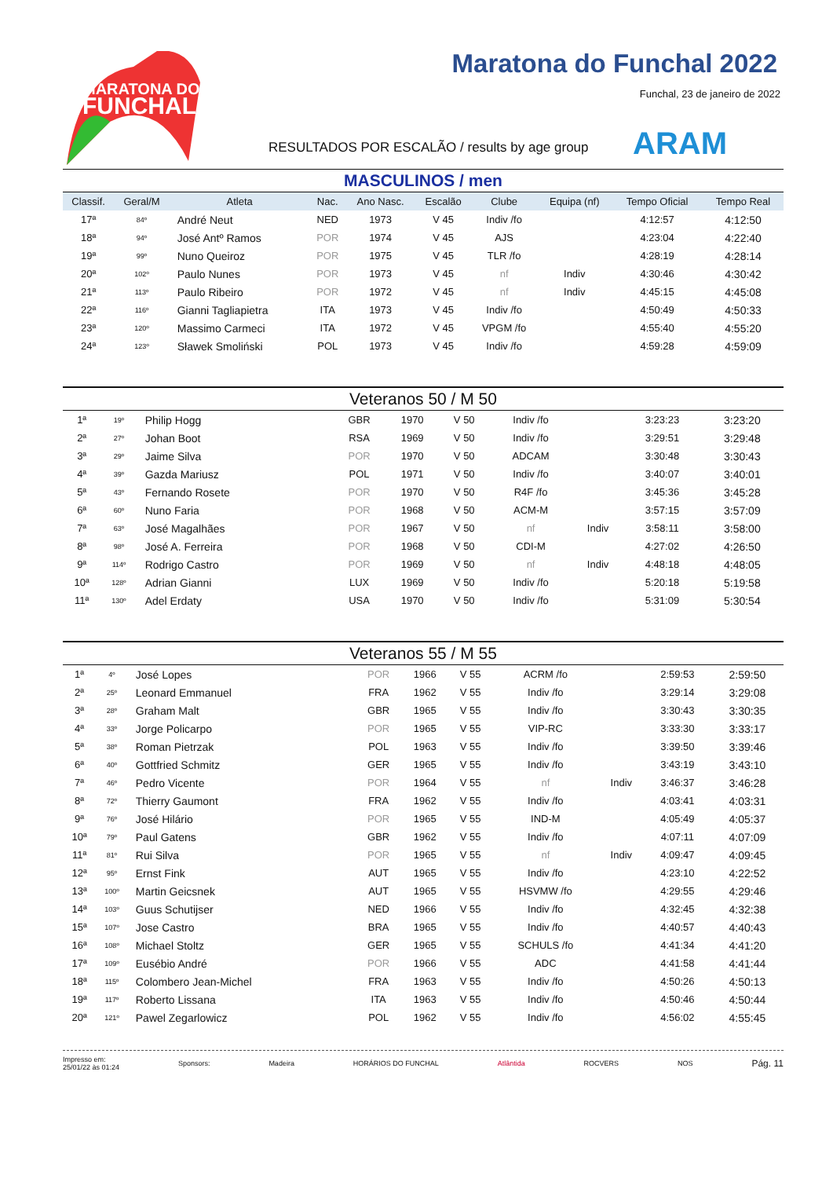MARATONA DO
FUNCHAL
Maratona do Funchal 2022
Funchal, 23 de janeiro de 2022
RESULTADOS POR ESCALÃO / results by age group
ARAM
MASCULINOS / men
| Classif. | Geral/M | Atleta | Nac. | Ano Nasc. | Escalão | Clube | Equipa (nf) | Tempo Oficial | Tempo Real |
| --- | --- | --- | --- | --- | --- | --- | --- | --- | --- |
| 17ª | 84º | André Neut | NED | 1973 | V 45 | Indiv /fo | | 4:12:57 | 4:12:50 |
| 18ª | 94º | José Antº Ramos | POR | 1974 | V 45 | AJS | | 4:23:04 | 4:22:40 |
| 19ª | 99º | Nuno Queiroz | POR | 1975 | V 45 | TLR /fo | | 4:28:19 | 4:28:14 |
| 20ª | 102º | Paulo Nunes | POR | 1973 | V 45 | nf | Indiv | 4:30:46 | 4:30:42 |
| 21ª | 113º | Paulo Ribeiro | POR | 1972 | V 45 | nf | Indiv | 4:45:15 | 4:45:08 |
| 22ª | 116º | Gianni Tagliapietra | ITA | 1973 | V 45 | Indiv /fo | | 4:50:49 | 4:50:33 |
| 23ª | 120º | Massimo Carmeci | ITA | 1972 | V 45 | VPGM /fo | | 4:55:40 | 4:55:20 |
| 24ª | 123º | Sławek Smoliński | POL | 1973 | V 45 | Indiv /fo | | 4:59:28 | 4:59:09 |
Veteranos 50 / M 50
| 1ª | 19º | Philip Hogg | GBR | 1970 | V 50 | Indiv /fo | | 3:23:23 | 3:23:20 |
| 2ª | 27º | Johan Boot | RSA | 1969 | V 50 | Indiv /fo | | 3:29:51 | 3:29:48 |
| 3ª | 29º | Jaime Silva | POR | 1970 | V 50 | ADCAM | | 3:30:48 | 3:30:43 |
| 4ª | 39º | Gazda Mariusz | POL | 1971 | V 50 | Indiv /fo | | 3:40:07 | 3:40:01 |
| 5ª | 43º | Fernando Rosete | POR | 1970 | V 50 | R4F /fo | | 3:45:36 | 3:45:28 |
| 6ª | 60º | Nuno Faria | POR | 1968 | V 50 | ACM-M | | 3:57:15 | 3:57:09 |
| 7ª | 63º | José Magalhães | POR | 1967 | V 50 | nf | Indiv | 3:58:11 | 3:58:00 |
| 8ª | 98º | José A. Ferreira | POR | 1968 | V 50 | CDI-M | | 4:27:02 | 4:26:50 |
| 9ª | 114º | Rodrigo Castro | POR | 1969 | V 50 | nf | Indiv | 4:48:18 | 4:48:05 |
| 10ª | 128º | Adrian Gianni | LUX | 1969 | V 50 | Indiv /fo | | 5:20:18 | 5:19:58 |
| 11ª | 130º | Adel Erdaty | USA | 1970 | V 50 | Indiv /fo | | 5:31:09 | 5:30:54 |
Veteranos 55 / M 55
| 1ª | 4º | José Lopes | POR | 1966 | V 55 | ACRM /fo | | 2:59:53 | 2:59:50 |
| 2ª | 25º | Leonard Emmanuel | FRA | 1962 | V 55 | Indiv /fo | | 3:29:14 | 3:29:08 |
| 3ª | 28º | Graham Malt | GBR | 1965 | V 55 | Indiv /fo | | 3:30:43 | 3:30:35 |
| 4ª | 33º | Jorge Policarpo | POR | 1965 | V 55 | VIP-RC | | 3:33:30 | 3:33:17 |
| 5ª | 38º | Roman Pietrzak | POL | 1963 | V 55 | Indiv /fo | | 3:39:50 | 3:39:46 |
| 6ª | 40º | Gottfried Schmitz | GER | 1965 | V 55 | Indiv /fo | | 3:43:19 | 3:43:10 |
| 7ª | 46º | Pedro Vicente | POR | 1964 | V 55 | nf | Indiv | 3:46:37 | 3:46:28 |
| 8ª | 72º | Thierry Gaumont | FRA | 1962 | V 55 | Indiv /fo | | 4:03:41 | 4:03:31 |
| 9ª | 76º | José Hilário | POR | 1965 | V 55 | IND-M | | 4:05:49 | 4:05:37 |
| 10ª | 79º | Paul Gatens | GBR | 1962 | V 55 | Indiv /fo | | 4:07:11 | 4:07:09 |
| 11ª | 81º | Rui Silva | POR | 1965 | V 55 | nf | Indiv | 4:09:47 | 4:09:45 |
| 12ª | 95º | Ernst Fink | AUT | 1965 | V 55 | Indiv /fo | | 4:23:10 | 4:22:52 |
| 13ª | 100º | Martin Geicsnek | AUT | 1965 | V 55 | HSVMW /fo | | 4:29:55 | 4:29:46 |
| 14ª | 103º | Guus Schutijser | NED | 1966 | V 55 | Indiv /fo | | 4:32:45 | 4:32:38 |
| 15ª | 107º | Jose Castro | BRA | 1965 | V 55 | Indiv /fo | | 4:40:57 | 4:40:43 |
| 16ª | 108º | Michael Stoltz | GER | 1965 | V 55 | SCHULS /fo | | 4:41:34 | 4:41:20 |
| 17ª | 109º | Eusébio André | POR | 1966 | V 55 | ADC | | 4:41:58 | 4:41:44 |
| 18ª | 115º | Colombero Jean-Michel | FRA | 1963 | V 55 | Indiv /fo | | 4:50:26 | 4:50:13 |
| 19ª | 117º | Roberto Lissana | ITA | 1963 | V 55 | Indiv /fo | | 4:50:46 | 4:50:44 |
| 20ª | 121º | Pawel Zegarlowicz | POL | 1962 | V 55 | Indiv /fo | | 4:56:02 | 4:55:45 |
Impresso em:
25/01/22 às 01:24
Sponsors: Madeira HORÁRIOS DO FUNCHAL Atlântida ROCVERS NOS
Pág. 11